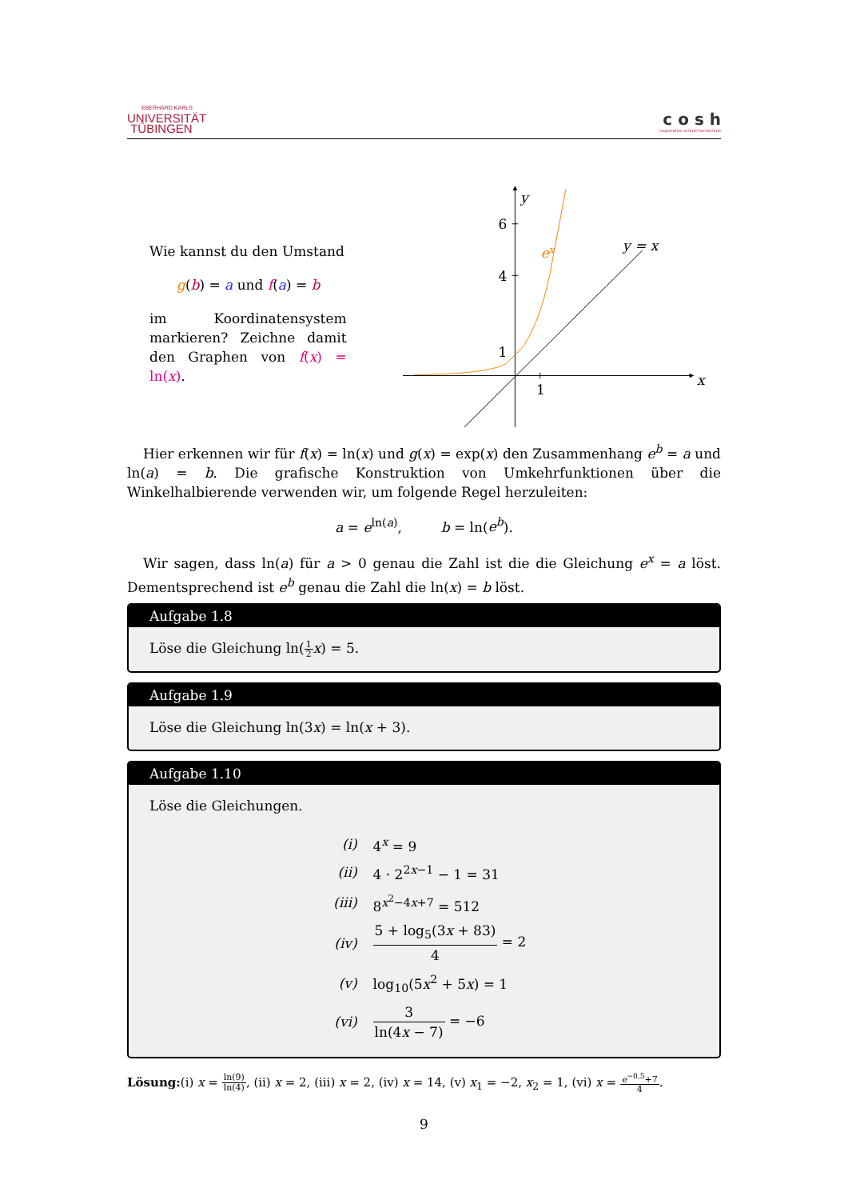EBERHARD KARLS
UNIVERSITÄT
TÜBINGEN
c o s h
cooperation schule:hochschule
Wie kannst du den Umstand
g(b) = a und f(a) = b
im Koordinatensystem markieren? Zeichne damit den Graphen von f(x) = ln(x).
y
6
4
1
1
ex
y = x
x
Hier erkennen wir für f(x) = ln(x) und g(x) = exp(x) den Zusammenhang e<sup>b</sup> = a und ln(a) = b. Die grafische Konstruktion von Umkehrfunktionen über die Winkelhalbierende verwenden wir, um folgende Regel herzuleiten:
a = e<sup>ln(a)</sup>, b = ln(e<sup>b</sup>).
Wir sagen, dass ln(a) für a > 0 genau die Zahl ist die die Gleichung e<sup>x</sup> = a löst. Dementsprechend ist e<sup>b</sup> genau die Zahl die ln(x) = b löst.
Aufgabe 1.8
Löse die Gleichung ln(1 2 x) = 5.
Aufgabe 1.9
Löse die Gleichung ln(3x) = ln(x + 3).
Aufgabe 1.10
Löse die Gleichungen.
| (i) | 4<sup>x</sup> = 9 |
| (ii) | 4 · 2<sup>2x−1</sup> − 1 = 31 |
| (iii) | 8<sup>x<sup>2</sup>−4x+7</sup> = 512 |
| (iv) | 5 + log<sub>5</sub>(3 x + 83) 4 = 2 |
| (v) | log<sub>10</sub>(5 x<sup>2</sup> + 5 x ) = 1 |
| (vi) | 3 ln(4 x − 7) = −6 |
Lösung:(i) x = ln(9) ln(4), (ii) x = 2, (iii) x = 2, (iv) x = 14, (v) x<sub>1</sub> = −2, x<sub>2</sub> = 1, (vi) x = e<sup>−0,5</sup>+7 4.
9